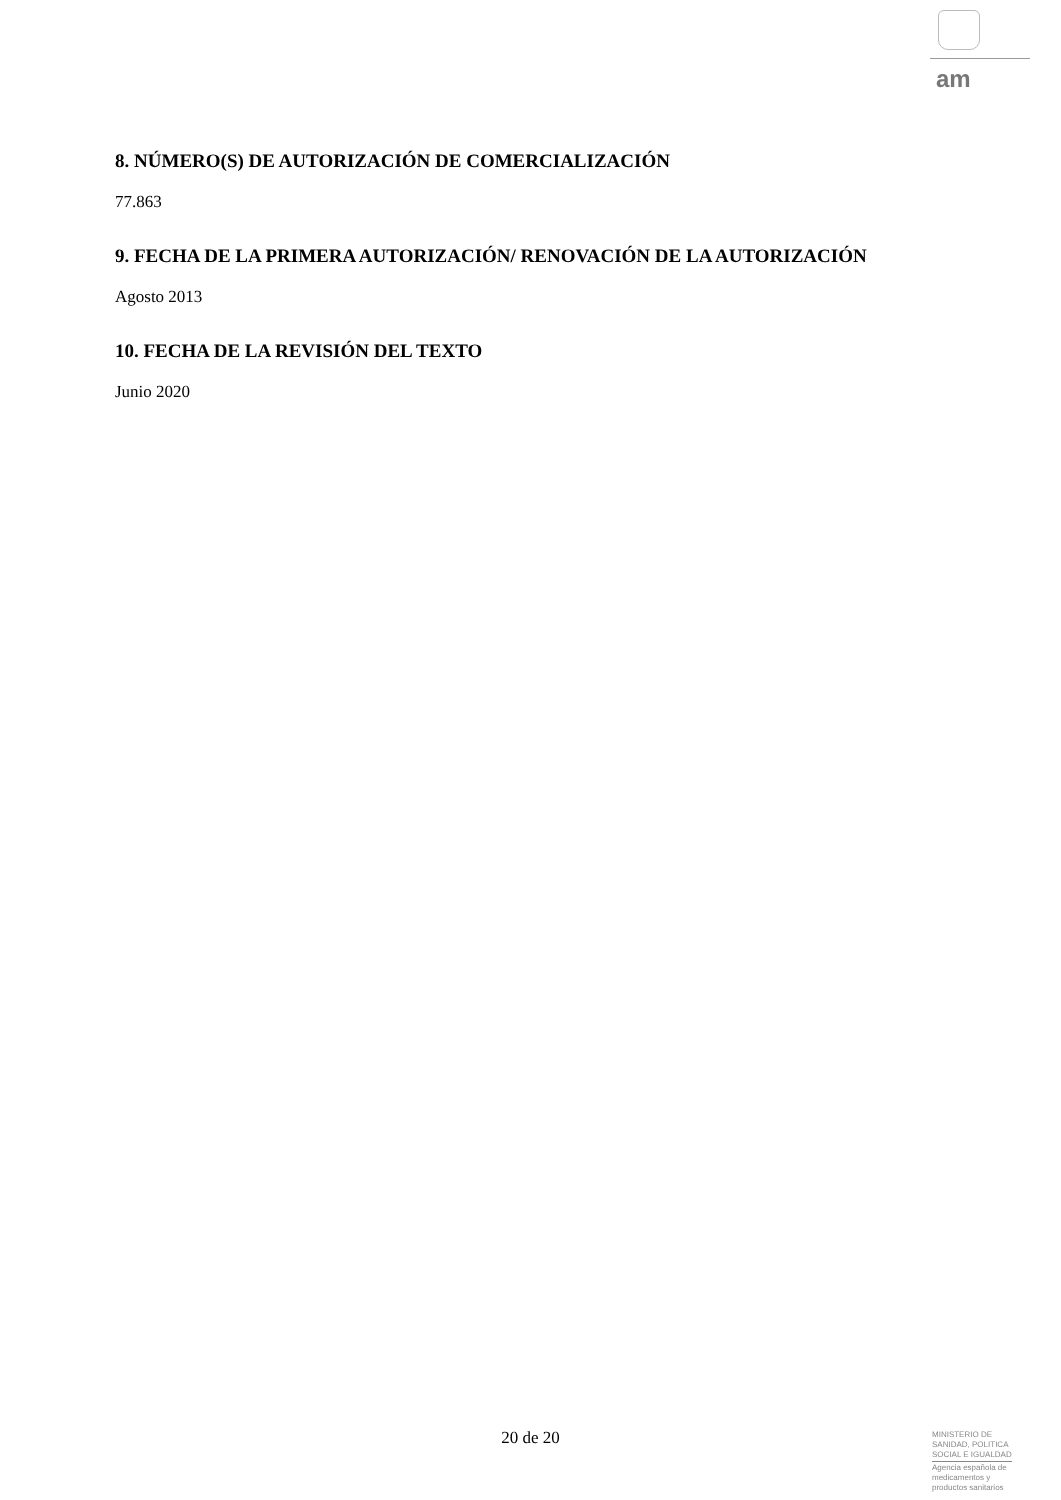am
8. NÚMERO(S) DE AUTORIZACIÓN DE COMERCIALIZACIÓN
77.863
9. FECHA DE LA PRIMERA AUTORIZACIÓN/ RENOVACIÓN DE LA AUTORIZACIÓN
Agosto 2013
10. FECHA DE LA REVISIÓN DEL TEXTO
Junio 2020
20 de 20
MINISTERIO DE
SANIDAD, POLITICA
SOCIAL E IGUALDAD
Agencia española de
medicamentos y
productos sanitarios